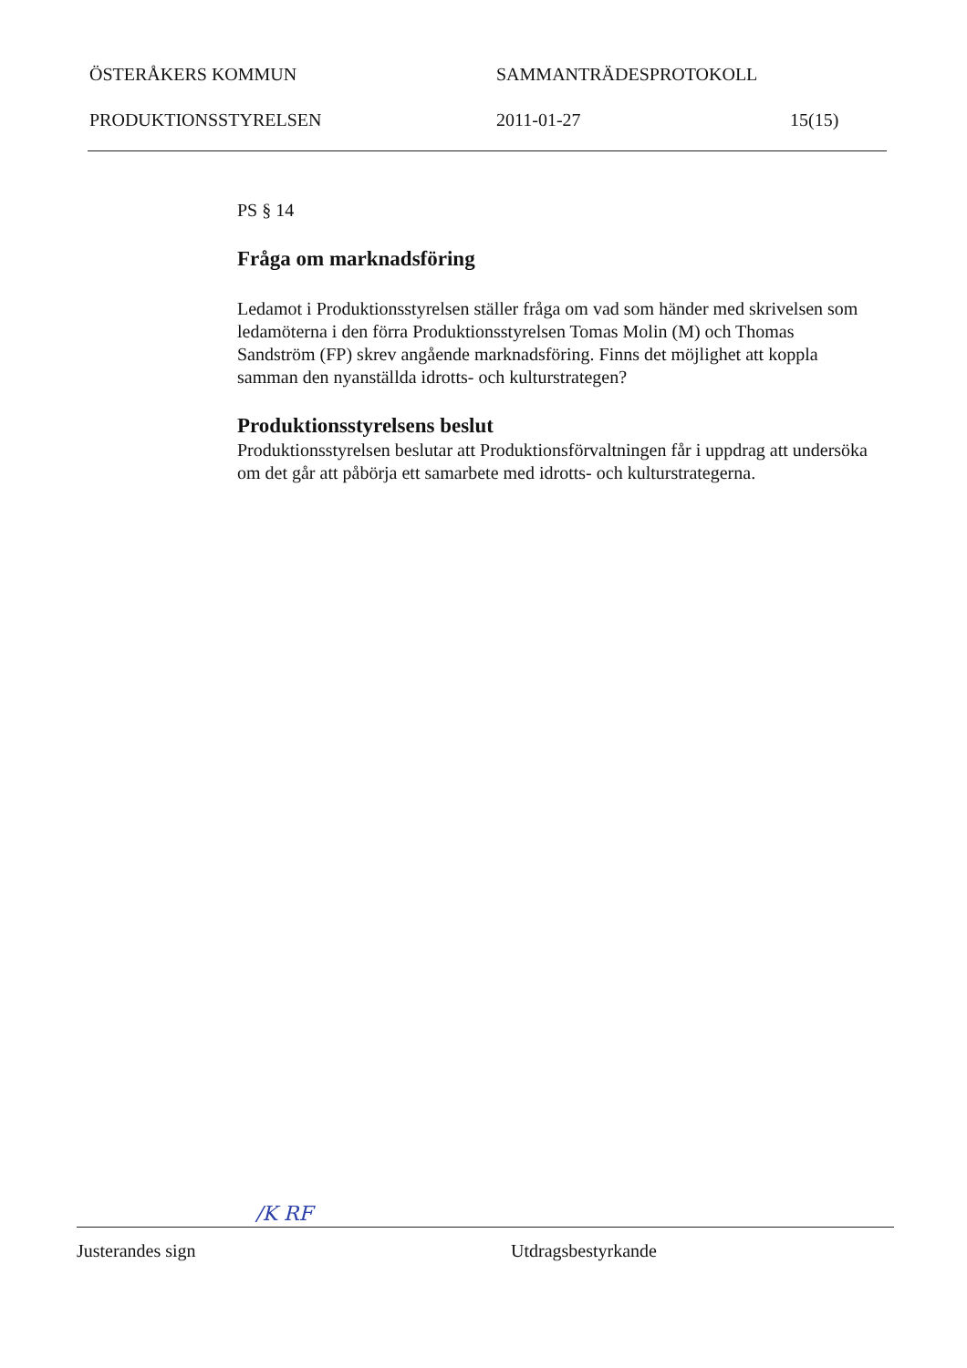ÖSTERÅKERS KOMMUN SAMMANTRÄDESPROTOKOLL
PRODUKTIONSSTYRELSEN 2011-01-27 15(15)
PS § 14
Fråga om marknadsföring
Ledamot i Produktionsstyrelsen ställer fråga om vad som händer med skrivelsen som ledamöterna i den förra Produktionsstyrelsen Tomas Molin (M) och Thomas Sandström (FP) skrev angående marknadsföring. Finns det möjlighet att koppla samman den nyanställda idrotts- och kulturstrategen?
Produktionsstyrelsens beslut
Produktionsstyrelsen beslutar att Produktionsförvaltningen får i uppdrag att undersöka om det går att påbörja ett samarbete med idrotts- och kulturstrategerna.
/K RF
Justerandes sign Utdragsbestyrkande